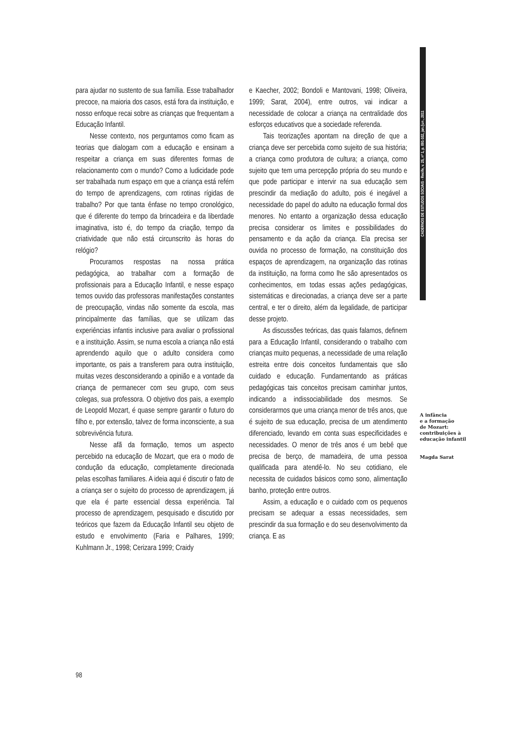CADERNOS DE ESTUDOS SOCIAIS - Recife, v. 25, nº 1, p. 091-102, jan./jun., 2011
para ajudar no sustento de sua família. Esse trabalhador precoce, na maioria dos casos, está fora da instituição, e nosso enfoque recai sobre as crianças que frequentam a Educação Infantil.
Nesse contexto, nos perguntamos como ficam as teorias que dialogam com a educação e ensinam a respeitar a criança em suas diferentes formas de relacionamento com o mundo? Como a ludicidade pode ser trabalhada num espaço em que a criança está refém do tempo de aprendizagens, com rotinas rígidas de trabalho? Por que tanta ênfase no tempo cronológico, que é diferente do tempo da brincadeira e da liberdade imaginativa, isto é, do tempo da criação, tempo da criatividade que não está circunscrito às horas do relógio?
Procuramos respostas na nossa prática pedagógica, ao trabalhar com a formação de profissionais para a Educação Infantil, e nesse espaço temos ouvido das professoras manifestações constantes de preocupação, vindas não somente da escola, mas principalmente das famílias, que se utilizam das experiências infantis inclusive para avaliar o profissional e a instituição. Assim, se numa escola a criança não está aprendendo aquilo que o adulto considera como importante, os pais a transferem para outra instituição, muitas vezes desconsiderando a opinião e a vontade da criança de permanecer com seu grupo, com seus colegas, sua professora. O objetivo dos pais, a exemplo de Leopold Mozart, é quase sempre garantir o futuro do filho e, por extensão, talvez de forma inconsciente, a sua sobrevivência futura.
Nesse afã da formação, temos um aspecto percebido na educação de Mozart, que era o modo de condução da educação, completamente direcionada pelas escolhas familiares. A ideia aqui é discutir o fato de a criança ser o sujeito do processo de aprendizagem, já que ela é parte essencial dessa experiência. Tal processo de aprendizagem, pesquisado e discutido por teóricos que fazem da Educação Infantil seu objeto de estudo e envolvimento (Faria e Palhares, 1999; Kuhlmann Jr., 1998; Cerizara 1999; Craidy
e Kaecher, 2002; Bondoli e Mantovani, 1998; Oliveira, 1999; Sarat, 2004), entre outros, vai indicar a necessidade de colocar a criança na centralidade dos esforços educativos que a sociedade referenda.
Tais teorizações apontam na direção de que a criança deve ser percebida como sujeito de sua história; a criança como produtora de cultura; a criança, como sujeito que tem uma percepção própria do seu mundo e que pode participar e intervir na sua educação sem prescindir da mediação do adulto, pois é inegável a necessidade do papel do adulto na educação formal dos menores. No entanto a organização dessa educação precisa considerar os limites e possibilidades do pensamento e da ação da criança. Ela precisa ser ouvida no processo de formação, na constituição dos espaços de aprendizagem, na organização das rotinas da instituição, na forma como lhe são apresentados os conhecimentos, em todas essas ações pedagógicas, sistemáticas e direcionadas, a criança deve ser a parte central, e ter o direito, além da legalidade, de participar desse projeto.
As discussões teóricas, das quais falamos, definem para a Educação Infantil, considerando o trabalho com crianças muito pequenas, a necessidade de uma relação estreita entre dois conceitos fundamentais que são cuidado e educação. Fundamentando as práticas pedagógicas tais conceitos precisam caminhar juntos, indicando a indissociabilidade dos mesmos. Se considerarmos que uma criança menor de três anos, que é sujeito de sua educação, precisa de um atendimento diferenciado, levando em conta suas especificidades e necessidades. O menor de três anos é um bebê que precisa de berço, de mamadeira, de uma pessoa qualificada para atendê-lo. No seu cotidiano, ele necessita de cuidados básicos como sono, alimentação banho, proteção entre outros.
Assim, a educação e o cuidado com os pequenos precisam se adequar a essas necessidades, sem prescindir da sua formação e do seu desenvolvimento da criança. E as
A infância
e a formação
de Mozart:
contribuições à
educação infantil
Magda Sarat
98